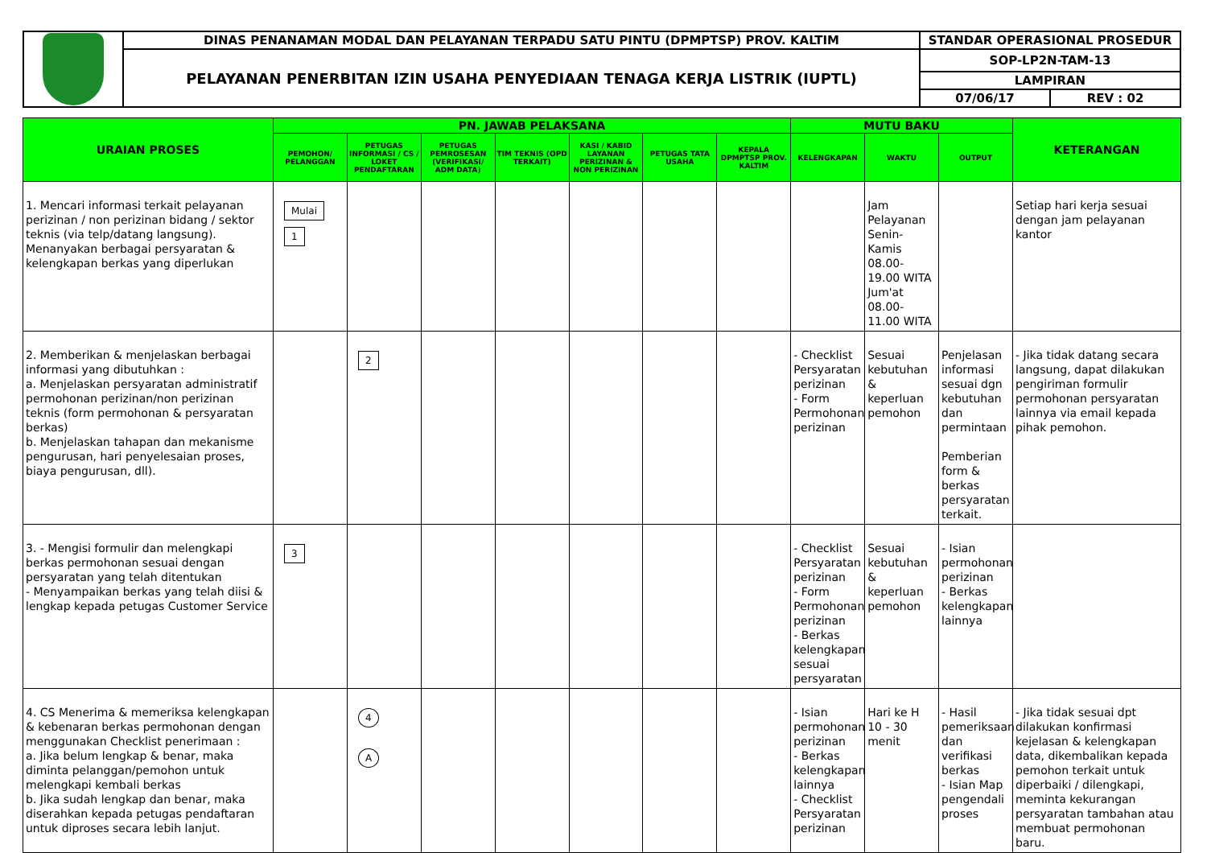| | DINAS PENANAMAN MODAL DAN PELAYANAN TERPADU SATU PINTU (DPMPTSP) PROV. KALTIM | STANDAR OPERASIONAL PROSEDUR | |
| | PELAYANAN PENERBITAN IZIN USAHA PENYEDIAAN TENAGA KERJA LISTRIK (IUPTL) | SOP-LP2N-TAM-13 | |
| | | LAMPIRAN | |
| | | 07/06/17 | REV : 02 |
| URAIAN PROSES | PN. JAWAB PELAKSANA | | | | | | | MUTU BAKU | | | KETERANGAN |
| --- | --- | --- | --- | --- | --- | --- | --- | --- | --- | --- | --- |
| | PEMOHON/ PELANGGAN | PETUGAS INFORMASI / CS / LOKET PENDAFTARAN | PETUGAS PEMROSESAN (VERIFIKASI/ ADM DATA) | TIM TEKNIS (OPD TERKAIT) | KASI / KABID LAYANAN PERIZINAN & NON PERIZINAN | PETUGAS TATA USAHA | KEPALA DPMPTSP PROV. KALTIM | KELENGKAPAN | WAKTU | OUTPUT | |
| 1. Mencari informasi terkait pelayanan perizinan / non perizinan bidang / sektor teknis (via telp/datang langsung). Menanyakan berbagai persyaratan & kelengkapan berkas yang diperlukan | Mulai 1 | | | | | | | | Jam Pelayanan Senin-Kamis 08.00-19.00 WITA Jum'at 08.00-11.00 WITA | | Setiap hari kerja sesuai dengan jam pelayanan kantor |
| 2. Memberikan & menjelaskan berbagai informasi yang dibutuhkan : a. Menjelaskan persyaratan administratif permohonan perizinan/non perizinan teknis (form permohonan & persyaratan berkas) b. Menjelaskan tahapan dan mekanisme pengurusan, hari penyelesaian proses, biaya pengurusan, dll). | | 2 | | | | | | - Checklist Persyaratan perizinan - Form Permohonan perizinan | Sesuai kebutuhan & keperluan pemohon | Penjelasan informasi sesuai dgn kebutuhan dan permintaan Pemberian form & berkas persyaratan terkait. | - Jika tidak datang secara langsung, dapat dilakukan pengiriman formulir permohonan persyaratan lainnya via email kepada pihak pemohon. |
| 3. - Mengisi formulir dan melengkapi berkas permohonan sesuai dengan persyaratan yang telah ditentukan - Menyampaikan berkas yang telah diisi & lengkap kepada petugas Customer Service | 3 | | | | | | | - Checklist Persyaratan perizinan - Form Permohonan perizinan - Berkas kelengkapan sesuai persyaratan | Sesuai kebutuhan & keperluan pemohon | - Isian permohonan perizinan - Berkas kelengkapan lainnya | |
| 4. CS Menerima & memeriksa kelengkapan & kebenaran berkas permohonan dengan menggunakan Checklist penerimaan : a. Jika belum lengkap & benar, maka diminta pelanggan/pemohon untuk melengkapi kembali berkas b. Jika sudah lengkap dan benar, maka diserahkan kepada petugas pendaftaran untuk diproses secara lebih lanjut. | | 4 A | | | | | | - Isian permohonan perizinan - Berkas kelengkapan lainnya - Checklist Persyaratan perizinan | Hari ke H 10 - 30 menit | - Hasil pemeriksaan dan verifikasi berkas - Isian Map pengendali proses | - Jika tidak sesuai dpt dilakukan konfirmasi kejelasan & kelengkapan data, dikembalikan kepada pemohon terkait untuk diperbaiki / dilengkapi, meminta kekurangan persyaratan tambahan atau membuat permohonan baru. |